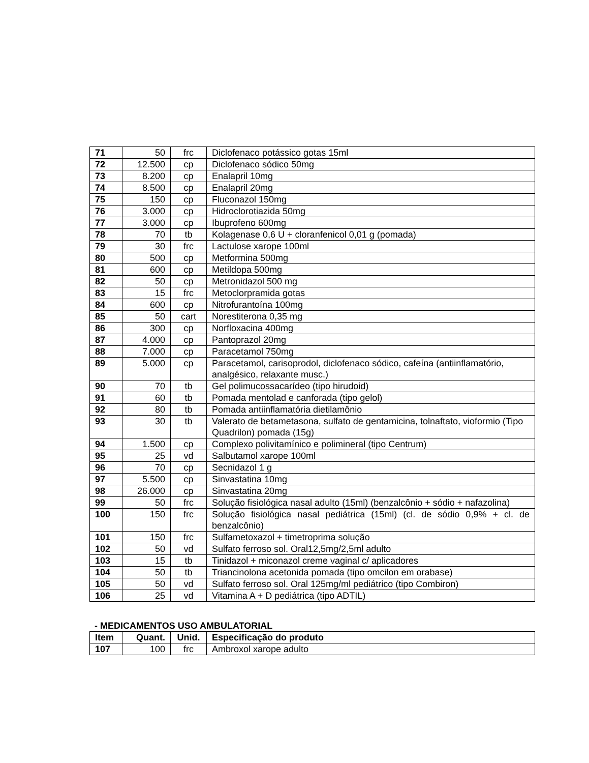| 71 | 50 | frc | Diclofenaco potássico gotas 15ml |
| 72 | 12.500 | cp | Diclofenaco sódico 50mg |
| 73 | 8.200 | cp | Enalapril 10mg |
| 74 | 8.500 | cp | Enalapril 20mg |
| 75 | 150 | cp | Fluconazol 150mg |
| 76 | 3.000 | cp | Hidroclorotiazida 50mg |
| 77 | 3.000 | cp | Ibuprofeno 600mg |
| 78 | 70 | tb | Kolagenase 0,6 U + cloranfenicol 0,01 g (pomada) |
| 79 | 30 | frc | Lactulose xarope 100ml |
| 80 | 500 | cp | Metformina 500mg |
| 81 | 600 | cp | Metildopa 500mg |
| 82 | 50 | cp | Metronidazol 500 mg |
| 83 | 15 | frc | Metoclorpramida gotas |
| 84 | 600 | cp | Nitrofurantoína 100mg |
| 85 | 50 | cart | Norestiterona 0,35 mg |
| 86 | 300 | cp | Norfloxacina 400mg |
| 87 | 4.000 | cp | Pantoprazol 20mg |
| 88 | 7.000 | cp | Paracetamol 750mg |
| 89 | 5.000 | cp | Paracetamol, carisoprodol, diclofenaco sódico, cafeína (antiinflamatório, analgésico, relaxante musc.) |
| 90 | 70 | tb | Gel polimucossacarídeo (tipo hirudoid) |
| 91 | 60 | tb | Pomada mentolad e canforada (tipo gelol) |
| 92 | 80 | tb | Pomada antiinflamatória dietilamônio |
| 93 | 30 | tb | Valerato de betametasona, sulfato de gentamicina, tolnaftato, vioformio (Tipo Quadrilon) pomada (15g) |
| 94 | 1.500 | cp | Complexo polivitamínico e polimineral (tipo Centrum) |
| 95 | 25 | vd | Salbutamol xarope 100ml |
| 96 | 70 | cp | Secnidazol 1 g |
| 97 | 5.500 | cp | Sinvastatina 10mg |
| 98 | 26.000 | cp | Sinvastatina 20mg |
| 99 | 50 | frc | Solução fisiológica nasal adulto (15ml) (benzalcônio + sódio + nafazolina) |
| 100 | 150 | frc | Solução fisiológica nasal pediátrica (15ml) (cl. de sódio 0,9% + cl. de benzalcônio) |
| 101 | 150 | frc | Sulfametoxazol + timetroprima solução |
| 102 | 50 | vd | Sulfato ferroso sol. Oral12,5mg/2,5ml adulto |
| 103 | 15 | tb | Tinidazol + miconazol creme vaginal c/ aplicadores |
| 104 | 50 | tb | Triancinolona acetonida pomada (tipo omcilon em orabase) |
| 105 | 50 | vd | Sulfato ferroso sol. Oral 125mg/ml pediátrico (tipo Combiron) |
| 106 | 25 | vd | Vitamina A + D pediátrica (tipo ADTIL) |
- MEDICAMENTOS USO AMBULATORIAL
| Item | Quant. | Unid. | Especificação do produto |
| --- | --- | --- | --- |
| 107 | 100 | frc | Ambroxol xarope adulto |